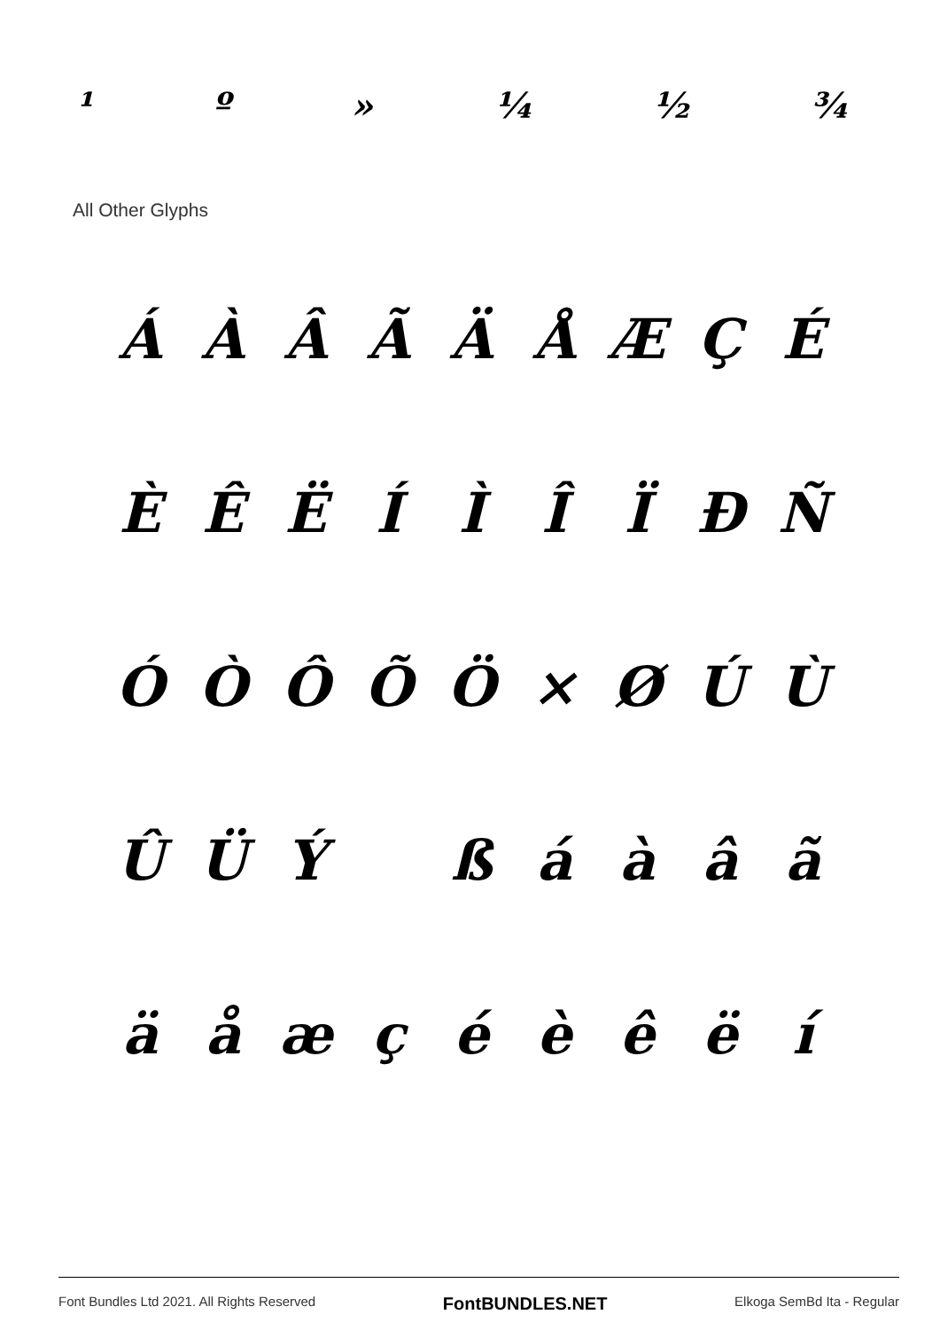¹ º » ¼ ½ ¾
All Other Glyphs
ÁÀÂÃÄÅÆÇÉ
ÈÊËÍÌÎÏÐÑ
ÓÒÔÕÖ × ØÚÙ
ÛÜÝ ßáàâã
äåæçéèêëí
Font Bundles Ltd 2021. All Rights Reserved FontBUNDLES.NET Elkoga SemBd Ita - Regular